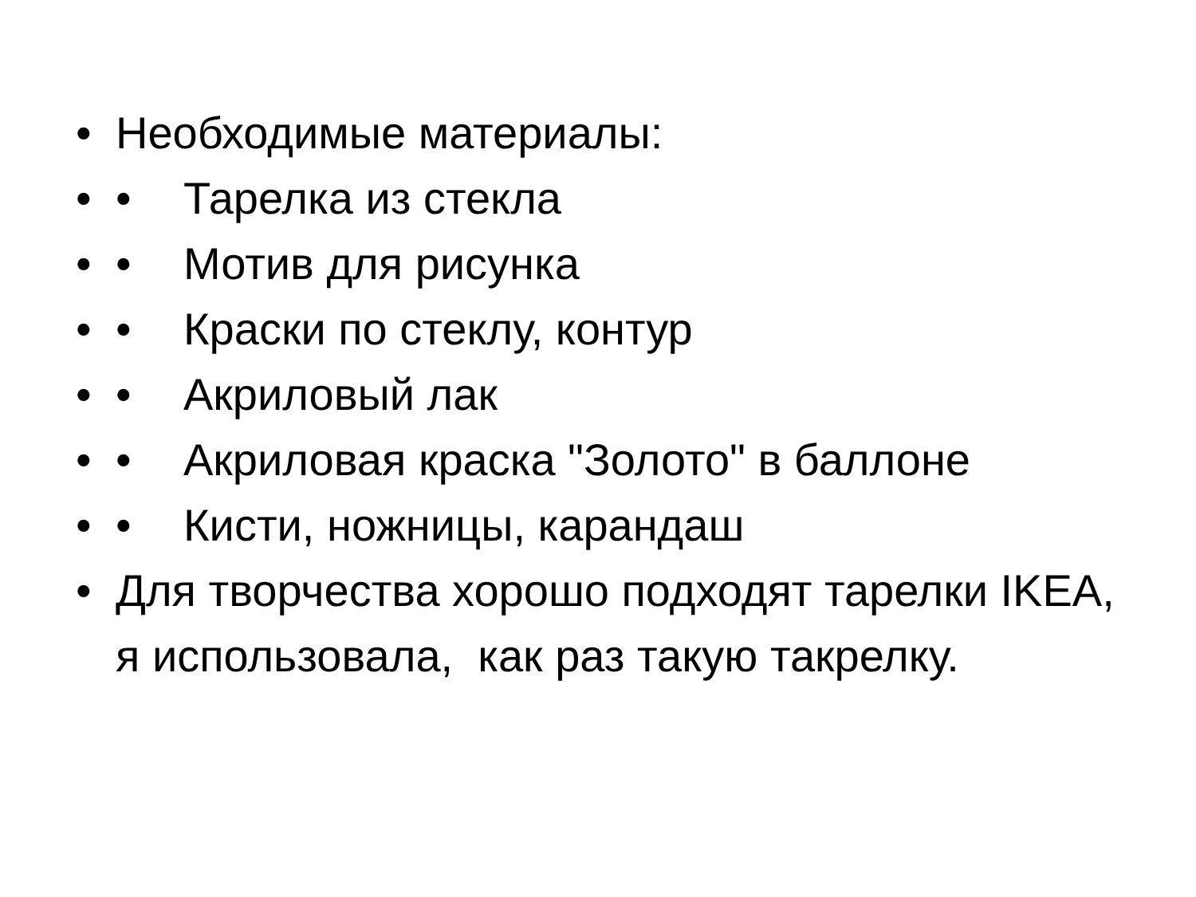• Необходимые материалы:
• • Тарелка из стекла
• • Мотив для рисунка
• • Краски по стеклу, контур
• • Акриловый лак
• • Акриловая краска "Золото" в баллоне
• • Кисти, ножницы, карандаш
• Для творчества хорошо подходят тарелки IKEA, я использовала, как раз такую такрелку.